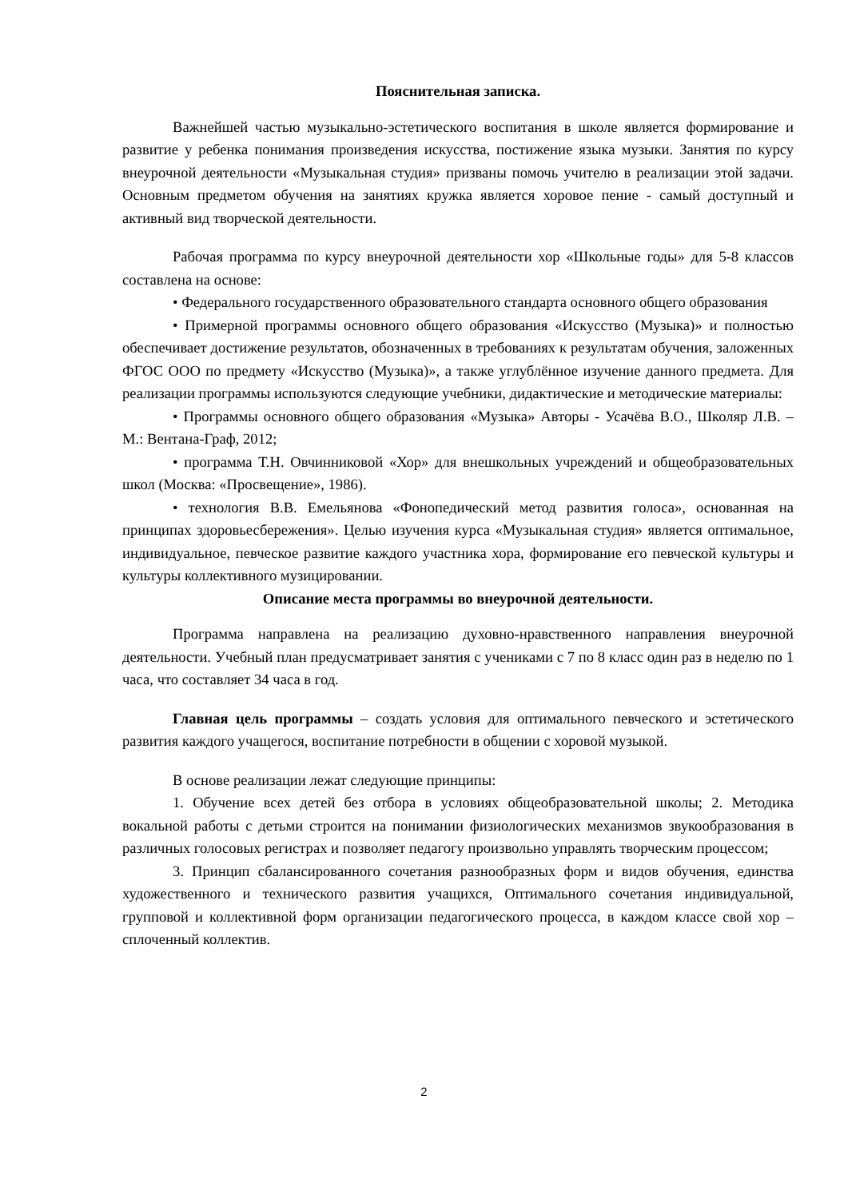Пояснительная записка.
Важнейшей частью музыкально-эстетического воспитания в школе является формирование и развитие у ребенка понимания произведения искусства, постижение языка музыки. Занятия по курсу внеурочной деятельности «Музыкальная студия» призваны помочь учителю в реализации этой задачи. Основным предметом обучения на занятиях кружка является хоровое пение - самый доступный и активный вид творческой деятельности.
Рабочая программа по курсу внеурочной деятельности хор «Школьные годы» для 5-8 классов составлена на основе:
• Федерального государственного образовательного стандарта основного общего образования
• Примерной программы основного общего образования «Искусство (Музыка)» и полностью обеспечивает достижение результатов, обозначенных в требованиях к результатам обучения, заложенных ФГОС ООО по предмету «Искусство (Музыка)», а также углублённое изучение данного предмета. Для реализации программы используются следующие учебники, дидактические и методические материалы:
• Программы основного общего образования «Музыка» Авторы - Усачёва В.О., Школяр Л.В. – М.: Вентана-Граф, 2012;
• программа Т.Н. Овчинниковой «Хор» для внешкольных учреждений и общеобразовательных школ (Москва: «Просвещение», 1986).
• технология В.В. Емельянова «Фонопедический метод развития голоса», основанная на принципах здоровьесбережения». Целью изучения курса «Музыкальная студия» является оптимальное, индивидуальное, певческое развитие каждого участника хора, формирование его певческой культуры и культуры коллективного музицировании.
Описание места программы во внеурочной деятельности.
Программа направлена на реализацию духовно-нравственного направления внеурочной деятельности. Учебный план предусматривает занятия с учениками с 7 по 8 класс один раз в неделю по 1 часа, что составляет 34 часа в год.
Главная цель программы – создать условия для оптимального певческого и эстетического развития каждого учащегося, воспитание потребности в общении с хоровой музыкой.
В основе реализации лежат следующие принципы:
1. Обучение всех детей без отбора в условиях общеобразовательной школы; 2. Методика вокальной работы с детьми строится на понимании физиологических механизмов звукообразования в различных голосовых регистрах и позволяет педагогу произвольно управлять творческим процессом;
3. Принцип сбалансированного сочетания разнообразных форм и видов обучения, единства художественного и технического развития учащихся, Оптимального сочетания индивидуальной, групповой и коллективной форм организации педагогического процесса, в каждом классе свой хор – сплоченный коллектив.
2